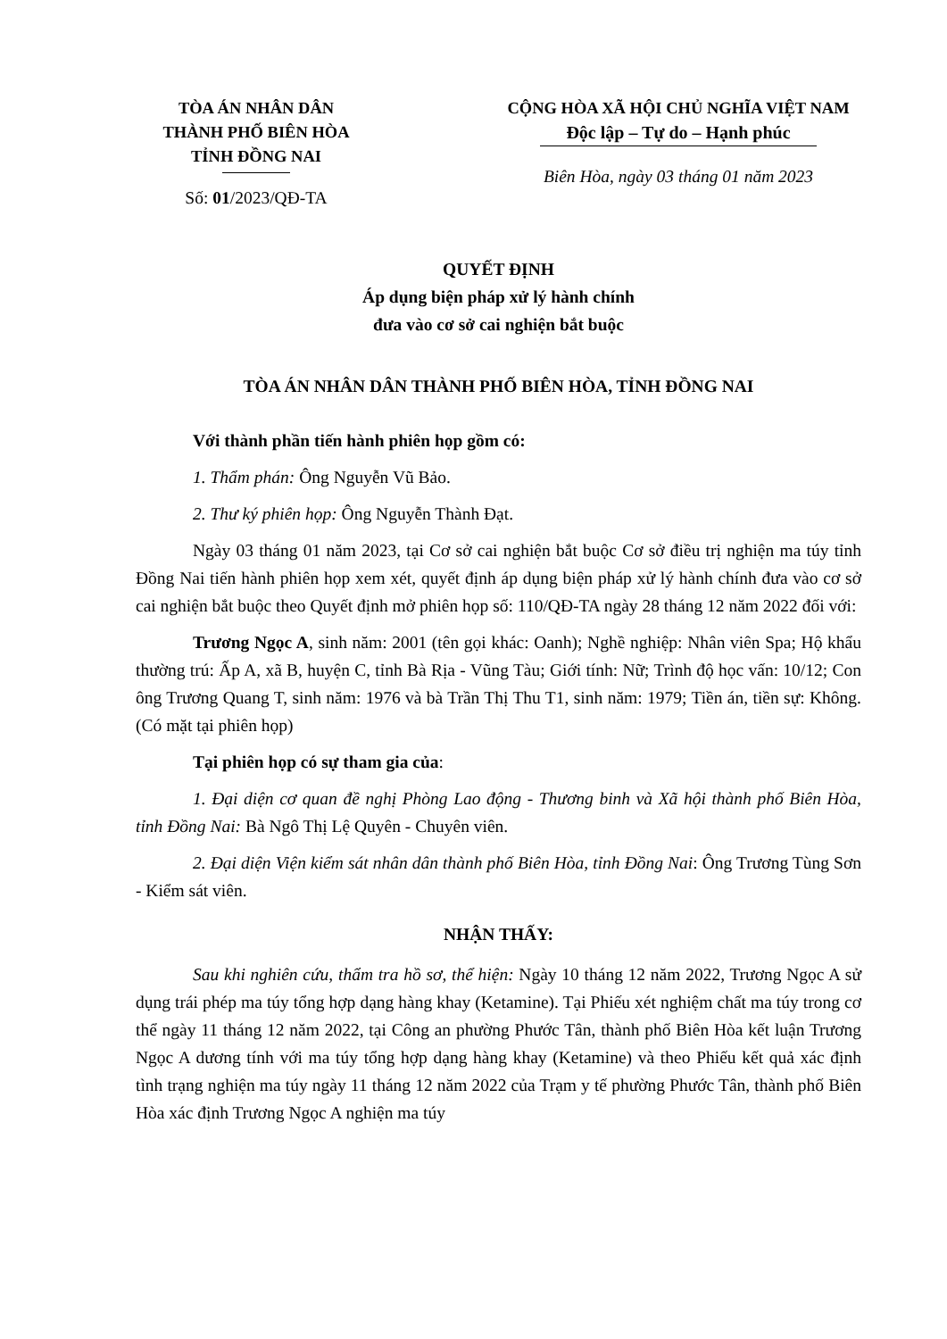TÒA ÁN NHÂN DÂN
THÀNH PHỐ BIÊN HÒA
TỈNH ĐỒNG NAI
Số: 01/2023/QĐ-TA
CỘNG HÒA XÃ HỘI CHỦ NGHĨA VIỆT NAM
Độc lập – Tự do – Hạnh phúc
Biên Hòa, ngày 03 tháng 01 năm 2023
QUYẾT ĐỊNH
Áp dụng biện pháp xử lý hành chính
đưa vào cơ sở cai nghiện bắt buộc
TÒA ÁN NHÂN DÂN THÀNH PHỐ BIÊN HÒA, TỈNH ĐỒNG NAI
Với thành phần tiến hành phiên họp gồm có:
1. Thẩm phán: Ông Nguyễn Vũ Bảo.
2. Thư ký phiên họp: Ông Nguyễn Thành Đạt.
Ngày 03 tháng 01 năm 2023, tại Cơ sở cai nghiện bắt buộc Cơ sở điều trị nghiện ma túy tỉnh Đồng Nai tiến hành phiên họp xem xét, quyết định áp dụng biện pháp xử lý hành chính đưa vào cơ sở cai nghiện bắt buộc theo Quyết định mở phiên họp số: 110/QĐ-TA ngày 28 tháng 12 năm 2022 đối với:
Trương Ngọc A, sinh năm: 2001 (tên gọi khác: Oanh); Nghề nghiệp: Nhân viên Spa; Hộ khẩu thường trú: Ấp A, xã B, huyện C, tỉnh Bà Rịa - Vũng Tàu; Giới tính: Nữ; Trình độ học vấn: 10/12; Con ông Trương Quang T, sinh năm: 1976 và bà Trần Thị Thu T1, sinh năm: 1979; Tiền án, tiền sự: Không. (Có mặt tại phiên họp)
Tại phiên họp có sự tham gia của:
1. Đại diện cơ quan đề nghị Phòng Lao động - Thương binh và Xã hội thành phố Biên Hòa, tỉnh Đồng Nai: Bà Ngô Thị Lệ Quyên - Chuyên viên.
2. Đại diện Viện kiểm sát nhân dân thành phố Biên Hòa, tỉnh Đồng Nai: Ông Trương Tùng Sơn - Kiểm sát viên.
NHẬN THẤY:
Sau khi nghiên cứu, thẩm tra hồ sơ, thể hiện: Ngày 10 tháng 12 năm 2022, Trương Ngọc A sử dụng trái phép ma túy tổng hợp dạng hàng khay (Ketamine). Tại Phiếu xét nghiệm chất ma túy trong cơ thể ngày 11 tháng 12 năm 2022, tại Công an phường Phước Tân, thành phố Biên Hòa kết luận Trương Ngọc A dương tính với ma túy tổng hợp dạng hàng khay (Ketamine) và theo Phiếu kết quả xác định tình trạng nghiện ma túy ngày 11 tháng 12 năm 2022 của Trạm y tế phường Phước Tân, thành phố Biên Hòa xác định Trương Ngọc A nghiện ma túy